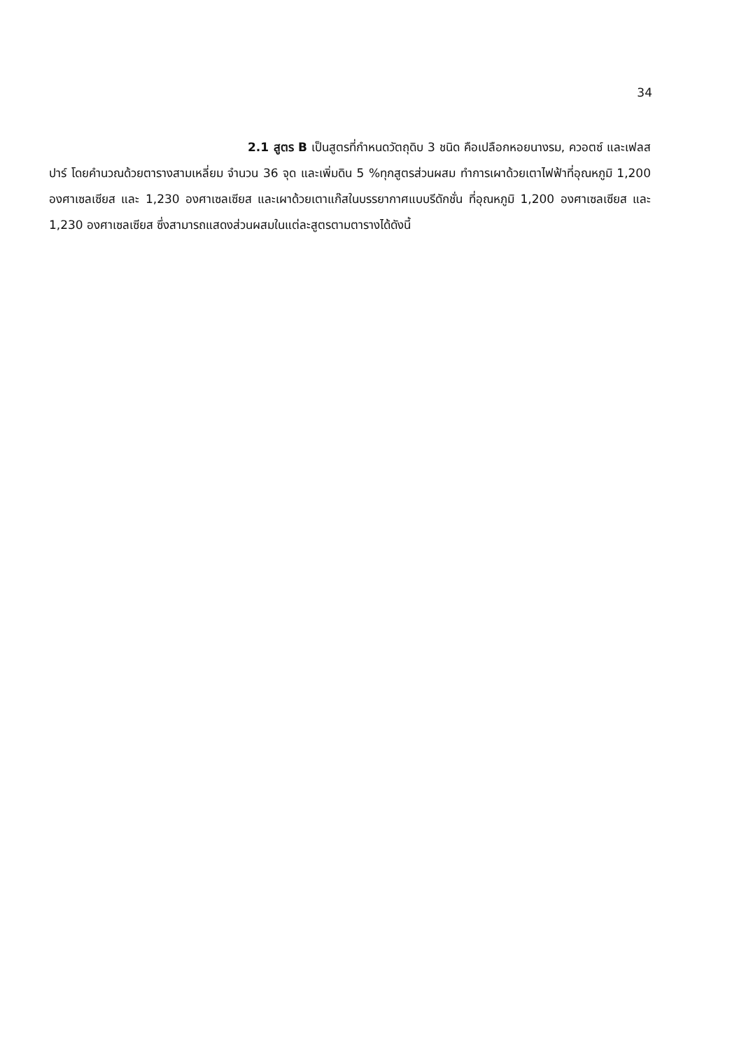34
2.1 สูตร B เป็นสูตรที่กำหนดวัตถุดิบ 3 ชนิด คือเปลือกหอยนางรม, ควอตซ์ และเฟลสปาร์ โดยคำนวณด้วยตารางสามเหลี่ยม จำนวน 36 จุด และเพิ่มดิน 5 %ทุกสูตรส่วนผสม ทำการเผาด้วยเตาไฟฟ้าที่อุณหภูมิ 1,200 องศาเซลเซียส และ 1,230 องศาเซลเซียส และเผาด้วยเตาแก๊สในบรรยากาศแบบรีดักชั่น ที่อุณหภูมิ 1,200 องศาเซลเซียส และ 1,230 องศาเซลเซียส ซึ่งสามารถแสดงส่วนผสมในแต่ละสูตรตามตารางได้ดังนี้